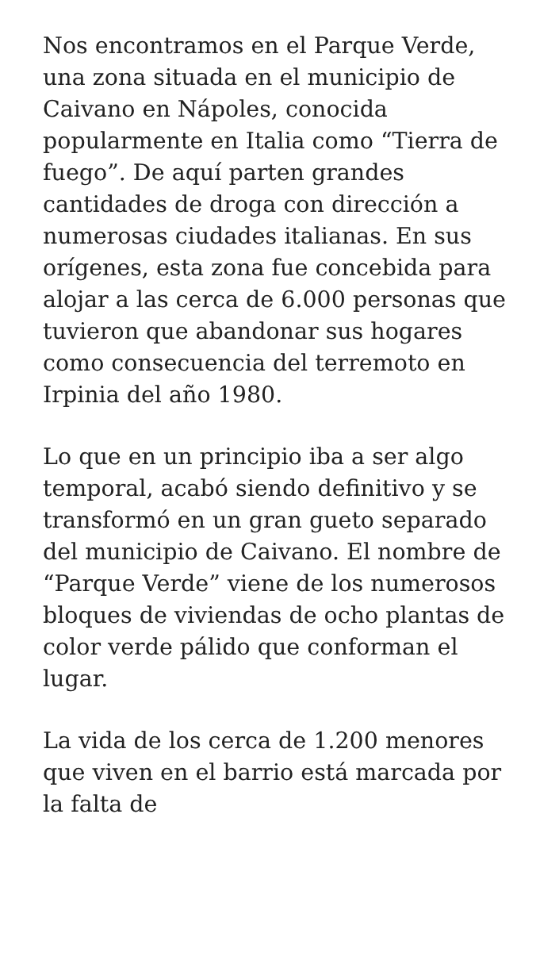Nos encontramos en el Parque Verde, una zona situada en el municipio de Caivano en Nápoles, conocida popularmente en Italia como “Tierra de fuego”. De aquí parten grandes cantidades de droga con dirección a numerosas ciudades italianas. En sus orígenes, esta zona fue concebida para alojar a las cerca de 6.000 personas que tuvieron que abandonar sus hogares como consecuencia del terremoto en Irpinia del año 1980.
Lo que en un principio iba a ser algo temporal, acabó siendo definitivo y se transformó en un gran gueto separado del municipio de Caivano. El nombre de “Parque Verde” viene de los numerosos bloques de viviendas de ocho plantas de color verde pálido que conforman el lugar.
La vida de los cerca de 1.200 menores que viven en el barrio está marcada por la falta de